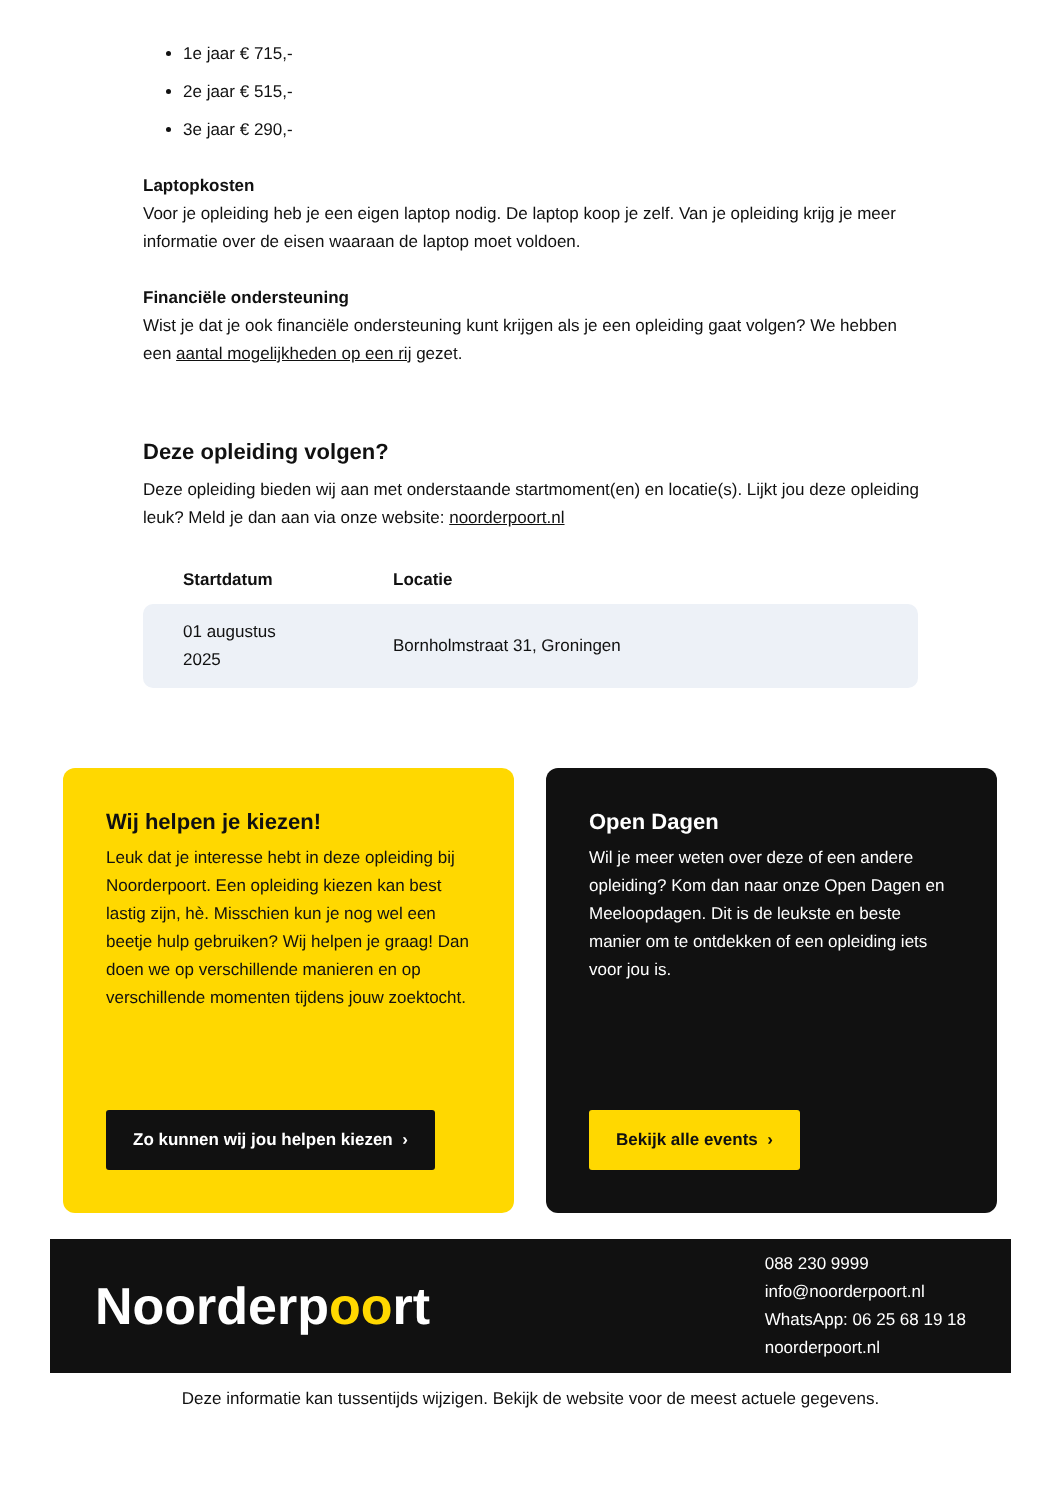1e jaar € 715,-
2e jaar € 515,-
3e jaar € 290,-
Laptopkosten
Voor je opleiding heb je een eigen laptop nodig. De laptop koop je zelf. Van je opleiding krijg je meer informatie over de eisen waaraan de laptop moet voldoen.
Financiële ondersteuning
Wist je dat je ook financiële ondersteuning kunt krijgen als je een opleiding gaat volgen? We hebben een aantal mogelijkheden op een rij gezet.
Deze opleiding volgen?
Deze opleiding bieden wij aan met onderstaande startmoment(en) en locatie(s). Lijkt jou deze opleiding leuk? Meld je dan aan via onze website: noorderpoort.nl
| Startdatum | Locatie |
| --- | --- |
| 01 augustus 2025 | Bornholmstraat 31, Groningen |
Wij helpen je kiezen!
Leuk dat je interesse hebt in deze opleiding bij Noorderpoort. Een opleiding kiezen kan best lastig zijn, hè. Misschien kun je nog wel een beetje hulp gebruiken? Wij helpen je graag! Dan doen we op verschillende manieren en op verschillende momenten tijdens jouw zoektocht.
Zo kunnen wij jou helpen kiezen ›
Open Dagen
Wil je meer weten over deze of een andere opleiding? Kom dan naar onze Open Dagen en Meeloopdagen. Dit is de leukste en beste manier om te ontdekken of een opleiding iets voor jou is.
Bekijk alle events ›
Noorderpoort
088 230 9999
info@noorderpoort.nl
WhatsApp: 06 25 68 19 18
noorderpoort.nl
Deze informatie kan tussentijds wijzigen. Bekijk de website voor de meest actuele gegevens.